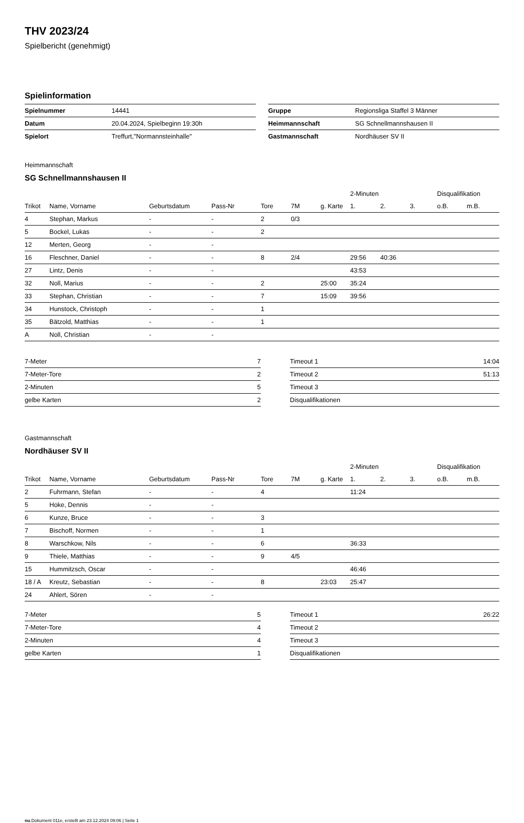THV 2023/24
Spielbericht (genehmigt)
Spielinformation
| Spielnummer | 14441 |
| Datum | 20.04.2024, Spielbeginn 19:30h |
| Spielort | Treffurt,"Normannsteinhalle" |
| Gruppe | Regionsliga Staffel 3 Männer |
| Heimmannschaft | SG Schnellmannshausen II |
| Gastmannschaft | Nordhäuser SV II |
Heimmannschaft
SG Schnellmannshausen II
| | | | | | | | 2-Minuten | | | Disqualifikation | |
| --- | --- | --- | --- | --- | --- | --- | --- | --- | --- | --- | --- |
| Trikot | Name, Vorname | Geburtsdatum | Pass-Nr | Tore | 7M | g. Karte | 1. | 2. | 3. | o.B. | m.B. |
| 4 | Stephan, Markus | - | - | 2 | 0/3 | | | | | | |
| 5 | Bockel, Lukas | - | - | 2 | | | | | | | |
| 12 | Merten, Georg | - | - | | | | | | | | |
| 16 | Fleschner, Daniel | - | - | 8 | 2/4 | | 29:56 | 40:36 | | | |
| 27 | Lintz, Denis | - | - | | | | 43:53 | | | | |
| 32 | Noll, Marius | - | - | 2 | | 25:00 | 35:24 | | | | |
| 33 | Stephan, Christian | - | - | 7 | | 15:09 | 39:56 | | | | |
| 34 | Hunstock, Christoph | - | - | 1 | | | | | | | |
| 35 | Bätzold, Matthias | - | - | 1 | | | | | | | |
| A | Noll, Christian | - | - | | | | | | | | |
| 7-Meter | 7 |
| 7-Meter-Tore | 2 |
| 2-Minuten | 5 |
| gelbe Karten | 2 |
| Timeout 1 | 14:04 |
| Timeout 2 | 51:13 |
| Timeout 3 | |
| Disqualifikationen | |
Gastmannschaft
Nordhäuser SV II
| | | | | | | | 2-Minuten | | | Disqualifikation | |
| --- | --- | --- | --- | --- | --- | --- | --- | --- | --- | --- | --- |
| Trikot | Name, Vorname | Geburtsdatum | Pass-Nr | Tore | 7M | g. Karte | 1. | 2. | 3. | o.B. | m.B. |
| 2 | Fuhrmann, Stefan | - | - | 4 | | | 11:24 | | | | |
| 5 | Hoke, Dennis | - | - | | | | | | | | |
| 6 | Kunze, Bruce | - | - | 3 | | | | | | | |
| 7 | Bischoff, Normen | - | - | 1 | | | | | | | |
| 8 | Warschkow, Nils | - | - | 6 | | | 36:33 | | | | |
| 9 | Thiele, Matthias | - | - | 9 | 4/5 | | | | | | |
| 15 | Hummitzsch, Oscar | - | - | | | | 46:46 | | | | |
| 18 / A | Kreutz, Sebastian | - | - | 8 | | 23:03 | 25:47 | | | | |
| 24 | Ahlert, Sören | - | - | | | | | | | | |
| 7-Meter | 5 |
| 7-Meter-Tore | 4 |
| 2-Minuten | 4 |
| gelbe Karten | 1 |
| Timeout 1 | 26:22 |
| Timeout 2 | |
| Timeout 3 | |
| Disqualifikationen | |
nu.Dokument 011e, erstellt am 23.12.2024 09:06 | Seite 1